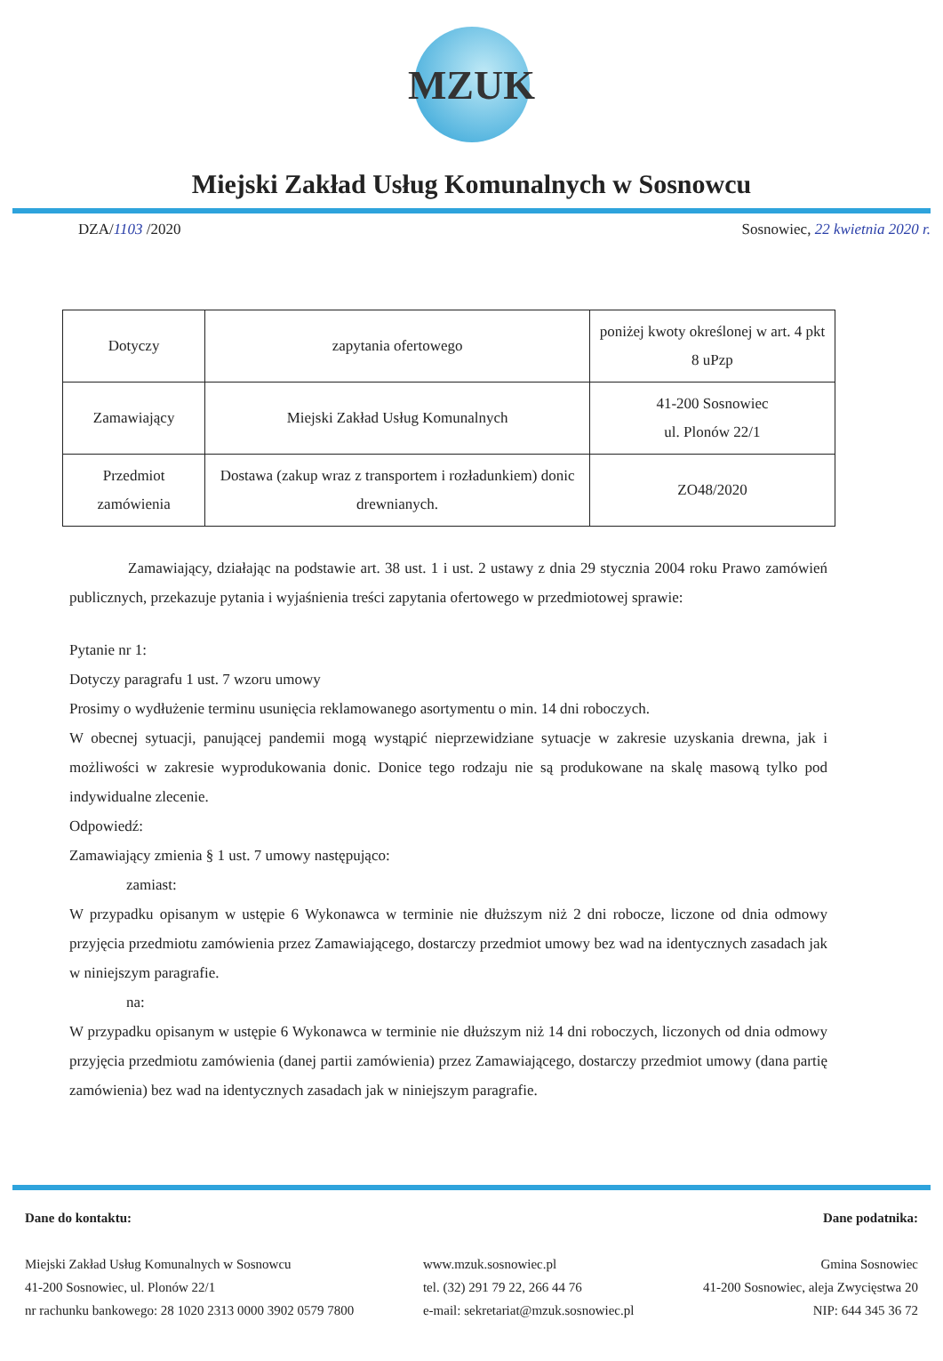MZUK
Miejski Zakład Usług Komunalnych w Sosnowcu
DZA/1103 /2020 Sosnowiec, 22 kwietnia 2020 r.
| Dotyczy | zapytania ofertowego | poniżej kwoty określonej w art. 4 pkt 8 uPzp |
| Zamawiający | Miejski Zakład Usług Komunalnych | 41-200 Sosnowiec ul. Plonów 22/1 |
| Przedmiot zamówienia | Dostawa (zakup wraz z transportem i rozładunkiem) donic drewnianych. | ZO48/2020 |
Zamawiający, działając na podstawie art. 38 ust. 1 i ust. 2 ustawy z dnia 29 stycznia 2004 roku Prawo zamówień publicznych, przekazuje pytania i wyjaśnienia treści zapytania ofertowego w przedmiotowej sprawie:
Pytanie nr 1:
Dotyczy paragrafu 1 ust. 7 wzoru umowy
Prosimy o wydłużenie terminu usunięcia reklamowanego asortymentu o min. 14 dni roboczych.
W obecnej sytuacji, panującej pandemii mogą wystąpić nieprzewidziane sytuacje w zakresie uzyskania drewna, jak i możliwości w zakresie wyprodukowania donic. Donice tego rodzaju nie są produkowane na skalę masową tylko pod indywidualne zlecenie.
Odpowiedź:
Zamawiający zmienia § 1 ust. 7 umowy następująco:
zamiast:
W przypadku opisanym w ustępie 6 Wykonawca w terminie nie dłuższym niż 2 dni robocze, liczone od dnia odmowy przyjęcia przedmiotu zamówienia przez Zamawiającego, dostarczy przedmiot umowy bez wad na identycznych zasadach jak w niniejszym paragrafie.
na:
W przypadku opisanym w ustępie 6 Wykonawca w terminie nie dłuższym niż 14 dni roboczych, liczonych od dnia odmowy przyjęcia przedmiotu zamówienia (danej partii zamówienia) przez Zamawiającego, dostarczy przedmiot umowy (dana partię zamówienia) bez wad na identycznych zasadach jak w niniejszym paragrafie.
Dane do kontaktu:
Miejski Zakład Usług Komunalnych w Sosnowcu
41-200 Sosnowiec, ul. Plonów 22/1
nr rachunku bankowego: 28 1020 2313 0000 3902 0579 7800
www.mzuk.sosnowiec.pl
tel. (32) 291 79 22, 266 44 76
e-mail: sekretariat@mzuk.sosnowiec.pl
Dane podatnika:
Gmina Sosnowiec
41-200 Sosnowiec, aleja Zwycięstwa 20
NIP: 644 345 36 72